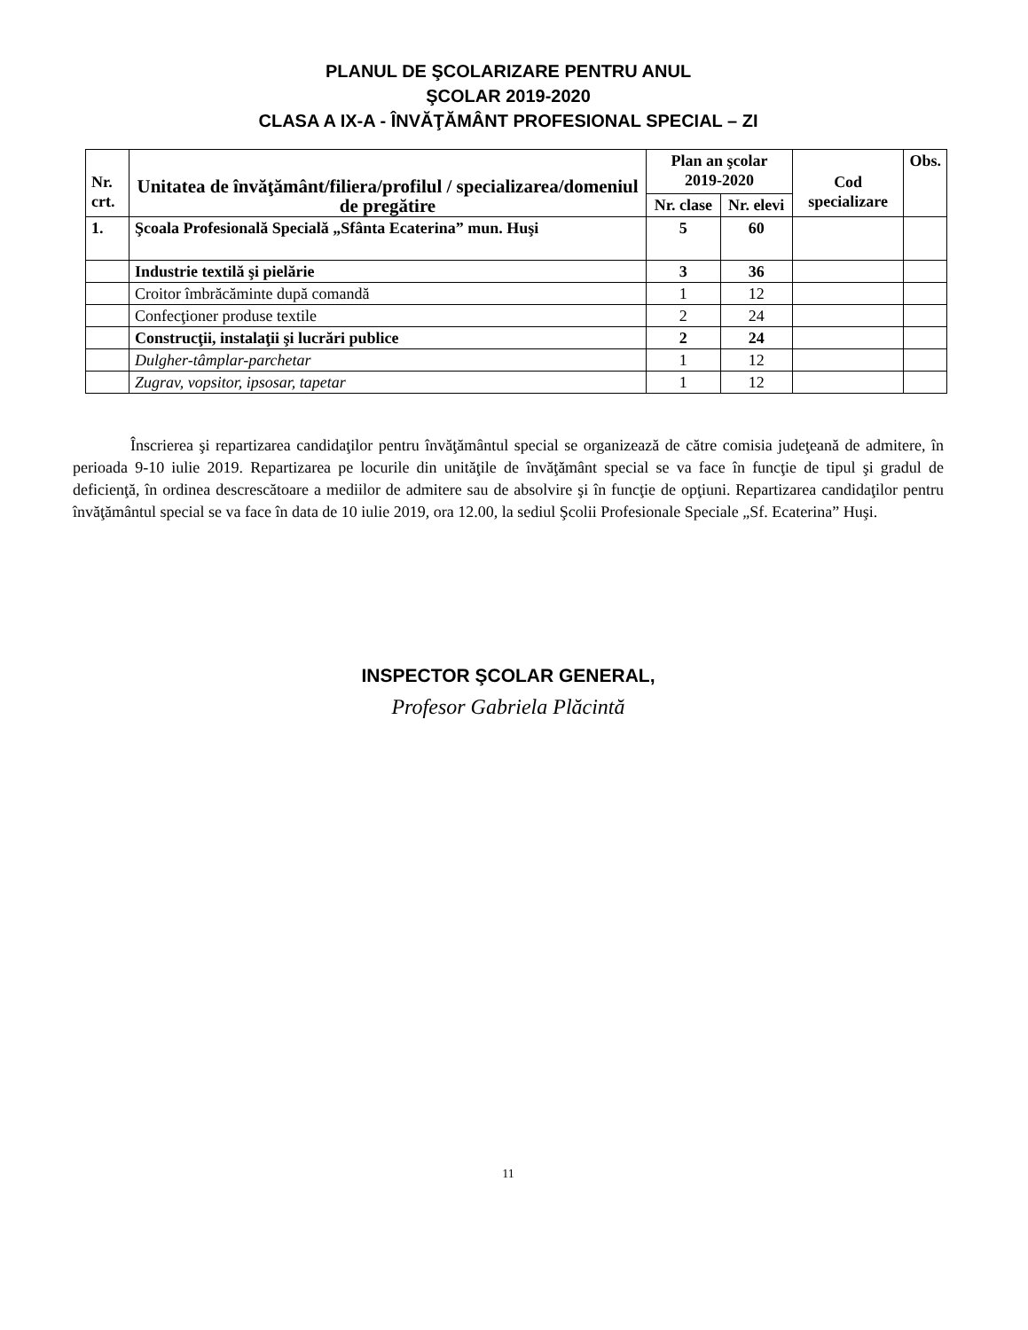PLANUL DE ŞCOLARIZARE PENTRU ANUL
ŞCOLAR 2019-2020
CLASA A IX-A - ÎNVĂŢĂMÂNT PROFESIONAL SPECIAL – ZI
| Nr. crt. | Unitatea de învăţământ/filiera/profilul / specializarea/domeniul de pregătire | Plan an şcolar 2019-2020 | | Cod specializare | Obs. |
| --- | --- | --- | --- | --- | --- |
| | | Nr. clase | Nr. elevi | | |
| 1. | Şcoala Profesională Specială „Sfânta Ecaterina” mun. Huşi | 5 | 60 | | |
| | Industrie textilă şi pielărie | 3 | 36 | | |
| | Croitor îmbrăcăminte după comandă | 1 | 12 | | |
| | Confecţioner produse textile | 2 | 24 | | |
| | Construcţii, instalaţii şi lucrări publice | 2 | 24 | | |
| | Dulgher-tâmplar-parchetar | 1 | 12 | | |
| | Zugrav, vopsitor, ipsosar, tapetar | 1 | 12 | | |
Înscrierea şi repartizarea candidaţilor pentru învăţământul special se organizează de către comisia judeţeană de admitere, în perioada 9-10 iulie 2019. Repartizarea pe locurile din unităţile de învăţământ special se va face în funcţie de tipul şi gradul de deficienţă, în ordinea descrescătoare a mediilor de admitere sau de absolvire şi în funcţie de opţiuni. Repartizarea candidaţilor pentru învăţământul special se va face în data de 10 iulie 2019, ora 12.00, la sediul Şcolii Profesionale Speciale „Sf. Ecaterina” Huşi.
INSPECTOR ŞCOLAR GENERAL,
Profesor Gabriela Plăcintă
11